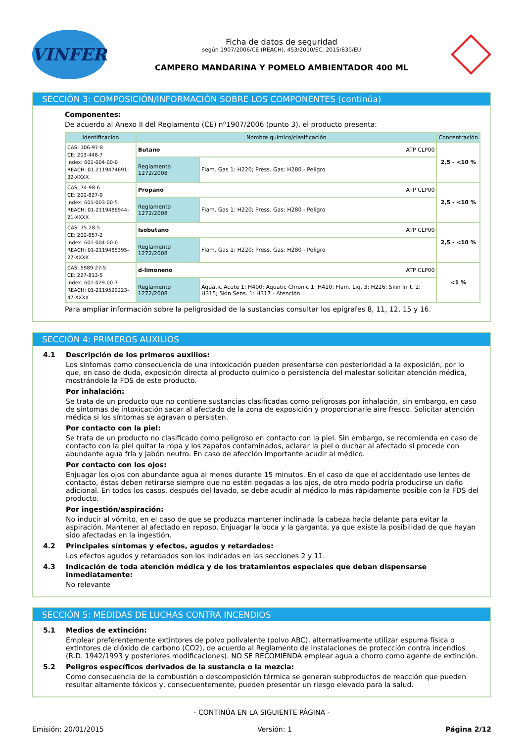VINFER
Ficha de datos de seguridad
según 1907/2006/CE (REACH), 453/2010/EC, 2015/830/EU
CAMPERO MANDARINA Y POMELO AMBIENTADOR 400 ML
SECCIÓN 3: COMPOSICIÓN/INFORMACIÓN SOBRE LOS COMPONENTES (continúa)
Componentes:
De acuerdo al Anexo II del Reglamento (CE) nº1907/2006 (punto 3), el producto presenta:
| Identificación | Nombre químico/clasificación | | Concentración |
| --- | --- | --- | --- |
| CAS: 106-97-8 CE: 203-448-7 Index: 601-004-00-0 REACH: 01-2119474691-32-XXXX | Butano ATP CLP00 | | 2,5 - <10 % |
| | Reglamento 1272/2008 | Flam. Gas 1: H220; Press. Gas: H280 - Peligro | |
| CAS: 74-98-6 CE: 200-827-9 Index: 601-003-00-5 REACH: 01-2119486944-21-XXXX | Propano ATP CLP00 | | 2,5 - <10 % |
| | Reglamento 1272/2008 | Flam. Gas 1: H220; Press. Gas: H280 - Peligro | |
| CAS: 75-28-5 CE: 200-857-2 Index: 601-004-00-0 REACH: 01-2119485395-27-XXXX | Isobutano ATP CLP00 | | 2,5 - <10 % |
| | Reglamento 1272/2008 | Flam. Gas 1: H220; Press. Gas: H280 - Peligro | |
| CAS: 5989-27-5 CE: 227-813-5 Index: 601-029-00-7 REACH: 01-2119529223-47-XXXX | d-limoneno ATP CLP00 | | <1 % |
| | Reglamento 1272/2008 | Aquatic Acute 1: H400; Aquatic Chronic 1: H410; Flam. Liq. 3: H226; Skin Irrit. 2: H315; Skin Sens. 1: H317 - Atención | |
Para ampliar información sobre la peligrosidad de la sustancias consultar los epígrafes 8, 11, 12, 15 y 16.
SECCIÓN 4: PRIMEROS AUXILIOS
4.1 Descripción de los primeros auxilios:
Los síntomas como consecuencia de una intoxicación pueden presentarse con posterioridad a la exposición, por lo que, en caso de duda, exposición directa al producto químico o persistencia del malestar solicitar atención médica, mostrándole la FDS de este producto.
Por inhalación:
Se trata de un producto que no contiene sustancias clasificadas como peligrosas por inhalación, sin embargo, en caso de síntomas de intoxicación sacar al afectado de la zona de exposición y proporcionarle aire fresco. Solicitar atención médica si los síntomas se agravan o persisten.
Por contacto con la piel:
Se trata de un producto no clasificado como peligroso en contacto con la piel. Sin embargo, se recomienda en caso de contacto con la piel quitar la ropa y los zapatos contaminados, aclarar la piel o duchar al afectado si procede con abundante agua fría y jabón neutro. En caso de afección importante acudir al médico.
Por contacto con los ojos:
Enjuagar los ojos con abundante agua al menos durante 15 minutos. En el caso de que el accidentado use lentes de contacto, éstas deben retirarse siempre que no estén pegadas a los ojos, de otro modo podría producirse un daño adicional. En todos los casos, después del lavado, se debe acudir al médico lo más rápidamente posible con la FDS del producto.
Por ingestión/aspiración:
No inducir al vómito, en el caso de que se produzca mantener inclinada la cabeza hacia delante para evitar la aspiración. Mantener al afectado en reposo. Enjuagar la boca y la garganta, ya que existe la posibilidad de que hayan sido afectadas en la ingestión.
4.2 Principales síntomas y efectos, agudos y retardados:
Los efectos agudos y retardados son los indicados en las secciones 2 y 11.
4.3 Indicación de toda atención médica y de los tratamientos especiales que deban dispensarse inmediatamente:
No relevante
SECCIÓN 5: MEDIDAS DE LUCHAS CONTRA INCENDIOS
5.1 Medios de extinción:
Emplear preferentemente extintores de polvo polivalente (polvo ABC), alternativamente utilizar espuma física o extintores de dióxido de carbono (CO2), de acuerdo al Reglamento de instalaciones de protección contra incendios (R.D. 1942/1993 y posteriores modificaciones). NO SE RECOMIENDA emplear agua a chorro como agente de extinción.
5.2 Peligros específicos derivados de la sustancia o la mezcla:
Como consecuencia de la combustión o descomposición térmica se generan subproductos de reacción que pueden resultar altamente tóxicos y, consecuentemente, pueden presentar un riesgo elevado para la salud.
- CONTINÚA EN LA SIGUIENTE PÁGINA -
Emisión: 20/01/2015 Versión: 1 Página 2/12